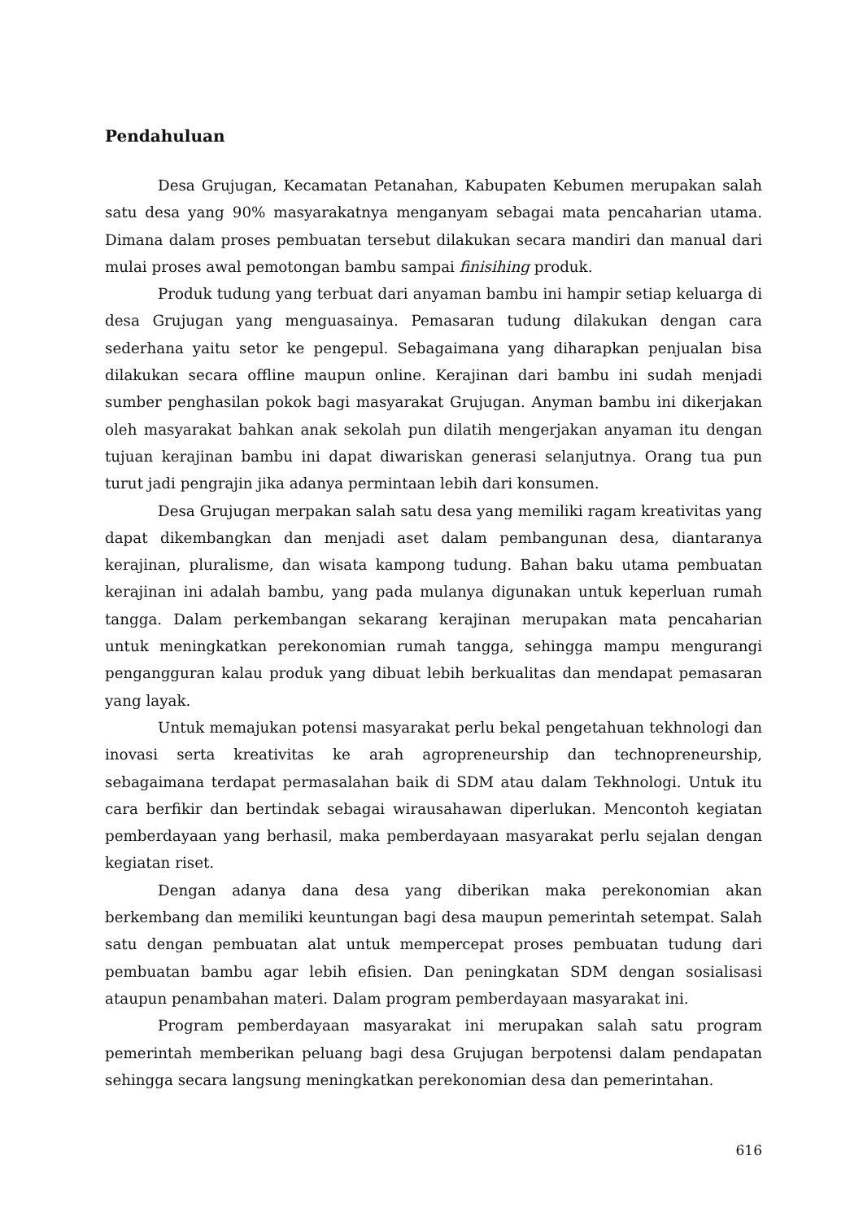Pendahuluan
Desa Grujugan, Kecamatan Petanahan, Kabupaten Kebumen merupakan salah satu desa yang 90% masyarakatnya menganyam sebagai mata pencaharian utama. Dimana dalam proses pembuatan tersebut dilakukan secara mandiri dan manual dari mulai proses awal pemotongan bambu sampai finisihing produk.
Produk tudung yang terbuat dari anyaman bambu ini hampir setiap keluarga di desa Grujugan yang menguasainya. Pemasaran tudung dilakukan dengan cara sederhana yaitu setor ke pengepul. Sebagaimana yang diharapkan penjualan bisa dilakukan secara offline maupun online. Kerajinan dari bambu ini sudah menjadi sumber penghasilan pokok bagi masyarakat Grujugan. Anyman bambu ini dikerjakan oleh masyarakat bahkan anak sekolah pun dilatih mengerjakan anyaman itu dengan tujuan kerajinan bambu ini dapat diwariskan generasi selanjutnya. Orang tua pun turut jadi pengrajin jika adanya permintaan lebih dari konsumen.
Desa Grujugan merpakan salah satu desa yang memiliki ragam kreativitas yang dapat dikembangkan dan menjadi aset dalam pembangunan desa, diantaranya kerajinan, pluralisme, dan wisata kampong tudung. Bahan baku utama pembuatan kerajinan ini adalah bambu, yang pada mulanya digunakan untuk keperluan rumah tangga. Dalam perkembangan sekarang kerajinan merupakan mata pencaharian untuk meningkatkan perekonomian rumah tangga, sehingga mampu mengurangi pengangguran kalau produk yang dibuat lebih berkualitas dan mendapat pemasaran yang layak.
Untuk memajukan potensi masyarakat perlu bekal pengetahuan tekhnologi dan inovasi serta kreativitas ke arah agropreneurship dan technopreneurship, sebagaimana terdapat permasalahan baik di SDM atau dalam Tekhnologi. Untuk itu cara berfikir dan bertindak sebagai wirausahawan diperlukan. Mencontoh kegiatan pemberdayaan yang berhasil, maka pemberdayaan masyarakat perlu sejalan dengan kegiatan riset.
Dengan adanya dana desa yang diberikan maka perekonomian akan berkembang dan memiliki keuntungan bagi desa maupun pemerintah setempat. Salah satu dengan pembuatan alat untuk mempercepat proses pembuatan tudung dari pembuatan bambu agar lebih efisien. Dan peningkatan SDM dengan sosialisasi ataupun penambahan materi. Dalam program pemberdayaan masyarakat ini.
Program pemberdayaan masyarakat ini merupakan salah satu program pemerintah memberikan peluang bagi desa Grujugan berpotensi dalam pendapatan sehingga secara langsung meningkatkan perekonomian desa dan pemerintahan.
616